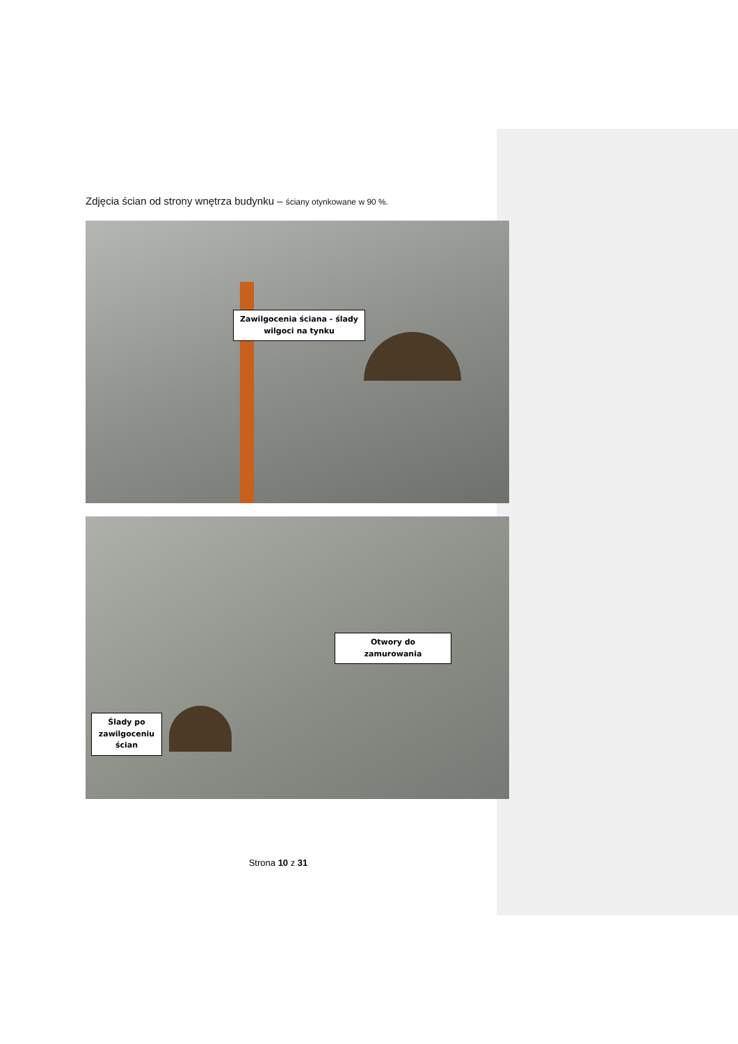Zdjęcia ścian od strony wnętrza budynku – ściany otynkowane w 90 %.
Zawilgocenia ściana - ślady wilgoci na tynku
Otwory do zamurowania
Ślady po zawilgoceniu ścian
Strona 10 z 31